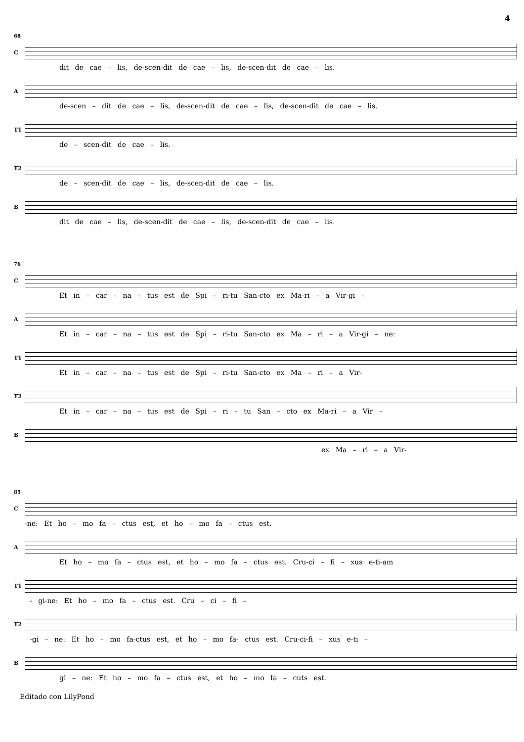4
68
C
dit de cae – lis, de-scen-dit de cae – lis, de-scen-dit de cae – lis.
A
de-scen – dit de cae – lis, de-scen-dit de cae – lis, de-scen-dit de cae – lis.
T1
de – scen-dit de cae – lis.
T2
de – scen-dit de cae – lis, de-scen-dit de cae – lis.
B
dit de cae – lis, de-scen-dit de cae – lis, de-scen-dit de cae – lis.
76
C
Et in – car – na – tus est de Spi – ri-tu San-cto ex Ma-ri – a Vir-gi –
A
Et in – car – na – tus est de Spi – ri-tu San-cto ex Ma – ri – a Vir-gi – ne:
T1
Et in – car – na – tus est de Spi – ri-tu San-cto ex Ma – ri – a Vir-
T2
Et in – car – na – tus est de Spi – ri – tu San – cto ex Ma-ri – a Vir –
B
ex Ma – ri – a Vir-
85
C
-ne: Et ho – mo fa – ctus est, et ho – mo fa – ctus est.
A
Et ho – mo fa – ctus est, et ho – mo fa – ctus est. Cru-ci – fi – xus e-ti-am
T1
- gi-ne: Et ho – mo fa – ctus est. Cru – ci – fi –
T2
-gi – ne: Et ho – mo fa-ctus est, et ho – mo fa- ctus est. Cru-ci-fi – xus e-ti –
B
gi – ne: Et ho – mo fa – ctus est, et ho – mo fa – cuts est.
Editado con LilyPond